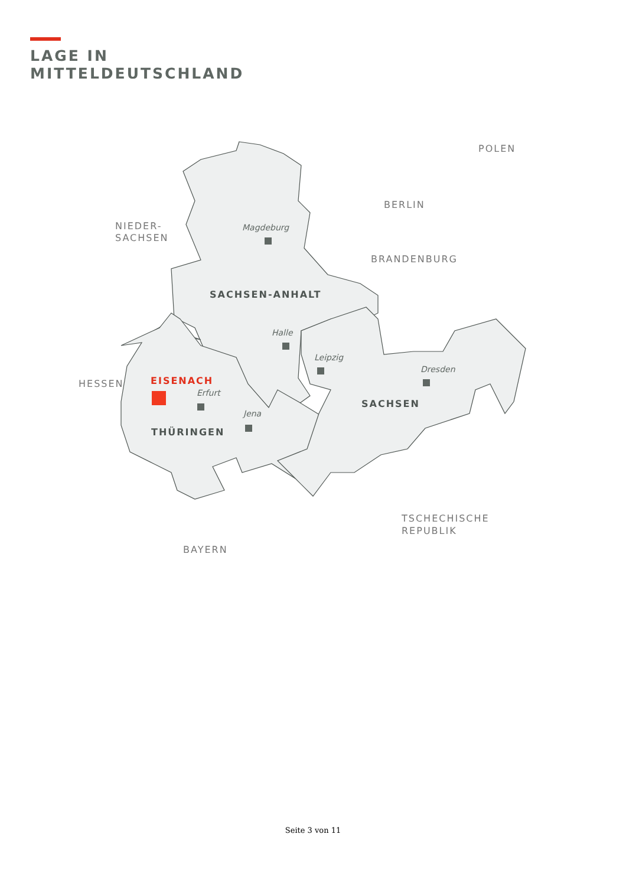LAGE IN
MITTELDEUTSCHLAND
POLEN
BERLIN
NIEDER-
SACHSEN
BRANDENBURG
HESSEN
TSCHECHISCHE
REPUBLIK
BAYERN
SACHSEN-ANHALT
SACHSEN
THÜRINGEN
EISENACH
Magdeburg
Halle
Leipzig
Dresden
Erfurt
Jena
Seite 3 von 11